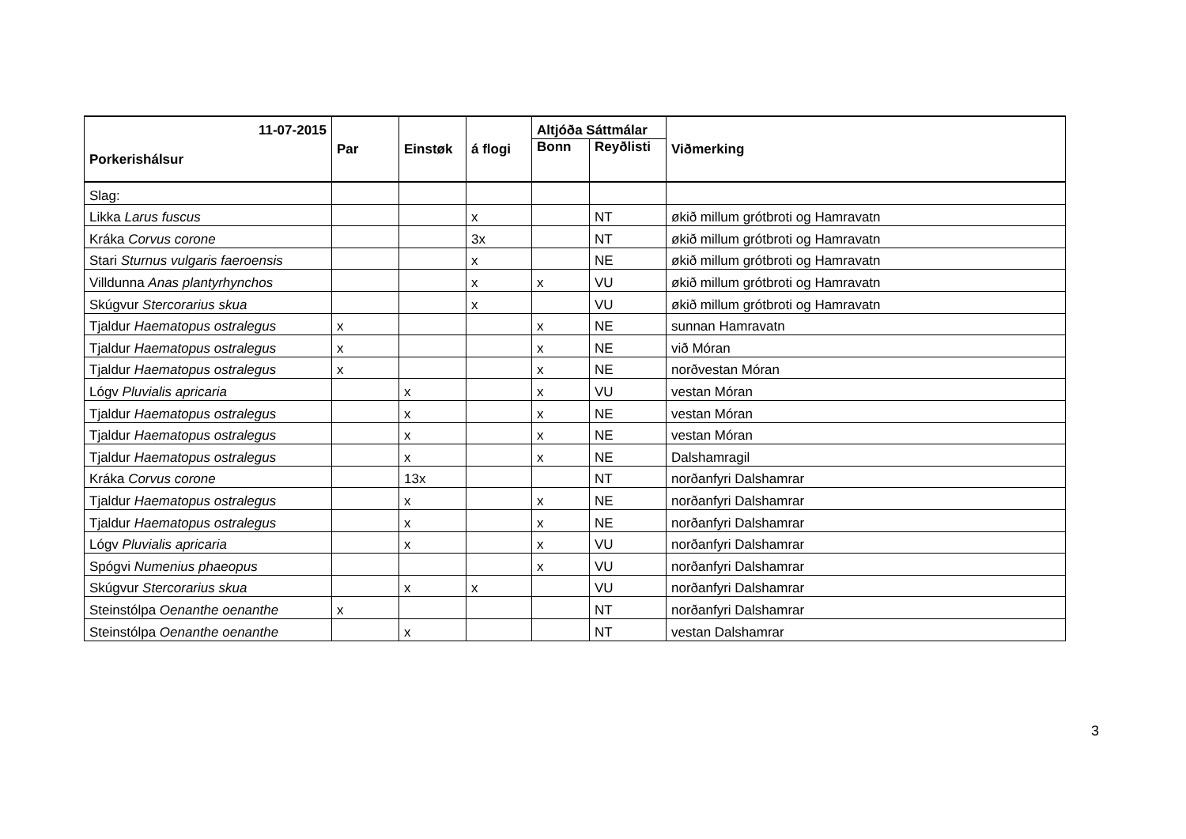| 11-07-2015 | Par | Einstøk | á flogi | Altjóða Sáttmálar | | Viðmerking |
| --- | --- | --- | --- | --- | --- | --- |
| Porkerishálsur | | | | Bonn | Reyðlisti | |
| Slag: | | | | | | |
| Likka Larus fuscus | | | x | | NT | økið millum grótbroti og Hamravatn |
| Kráka Corvus corone | | | 3x | | NT | økið millum grótbroti og Hamravatn |
| Stari Sturnus vulgaris faeroensis | | | x | | NE | økið millum grótbroti og Hamravatn |
| Villdunna Anas plantyrhynchos | | | x | x | VU | økið millum grótbroti og Hamravatn |
| Skúgvur Stercorarius skua | | | x | | VU | økið millum grótbroti og Hamravatn |
| Tjaldur Haematopus ostralegus | x | | | x | NE | sunnan Hamravatn |
| Tjaldur Haematopus ostralegus | x | | | x | NE | við Móran |
| Tjaldur Haematopus ostralegus | x | | | x | NE | norðvestan Móran |
| Lógv Pluvialis apricaria | | x | | x | VU | vestan Móran |
| Tjaldur Haematopus ostralegus | | x | | x | NE | vestan Móran |
| Tjaldur Haematopus ostralegus | | x | | x | NE | vestan Móran |
| Tjaldur Haematopus ostralegus | | x | | x | NE | Dalshamragil |
| Kráka Corvus corone | | 13x | | | NT | norðanfyri Dalshamrar |
| Tjaldur Haematopus ostralegus | | x | | x | NE | norðanfyri Dalshamrar |
| Tjaldur Haematopus ostralegus | | x | | x | NE | norðanfyri Dalshamrar |
| Lógv Pluvialis apricaria | | x | | x | VU | norðanfyri Dalshamrar |
| Spógvi Numenius phaeopus | | | | x | VU | norðanfyri Dalshamrar |
| Skúgvur Stercorarius skua | | x | x | | VU | norðanfyri Dalshamrar |
| Steinstólpa Oenanthe oenanthe | x | | | | NT | norðanfyri Dalshamrar |
| Steinstólpa Oenanthe oenanthe | | x | | | NT | vestan Dalshamrar |
3